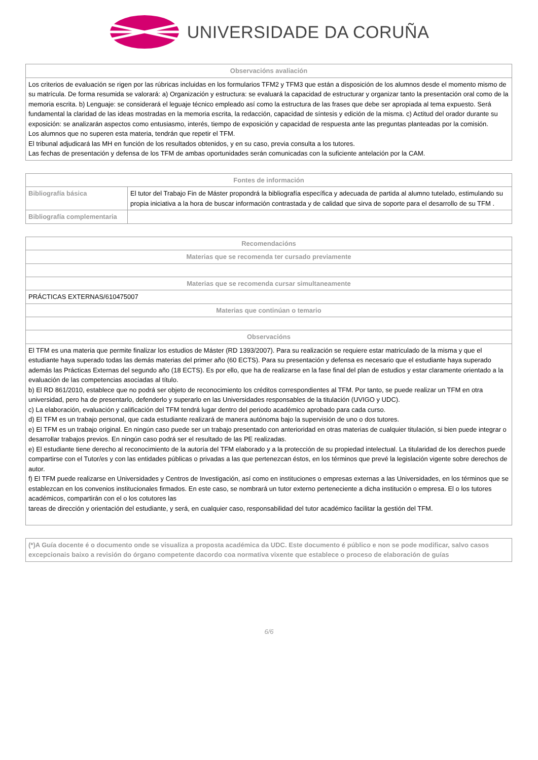UNIVERSIDADE DA CORUÑA
| Observacións avaliación |
| --- |
| Los criterios de evaluación se rigen por las rúbricas incluidas en los formularios TFM2 y TFM3 que están a disposición de los alumnos desde el momento mismo de su matrícula. De forma resumida se valorará: a) Organización y estructura: se evaluará la capacidad de estructurar y organizar tanto la presentación oral como de la memoria escrita. b) Lenguaje: se considerará el leguaje técnico empleado así como la estructura de las frases que debe ser apropiada al tema expuesto. Será fundamental la claridad de las ideas mostradas en la memoria escrita, la redacción, capacidad de síntesis y edición de la misma. c) Actitud del orador durante su exposición: se analizarán aspectos como entusiasmo, interés, tiempo de exposición y capacidad de respuesta ante las preguntas planteadas por la comisión. Los alumnos que no superen esta materia, tendrán que repetir el TFM. El tribunal adjudicará las MH en función de los resultados obtenidos, y en su caso, previa consulta a los tutores. Las fechas de presentación y defensa de los TFM de ambas oportunidades serán comunicadas con la suficiente antelación por la CAM. |
| Fontes de información | |
| --- | --- |
| Bibliografía básica | El tutor del Trabajo Fin de Máster propondrá la bibliografía específica y adecuada de partida al alumno tutelado, estimulando su propia iniciativa a la hora de buscar información contrastada y de calidad que sirva de soporte para el desarrollo de su TFM . |
| Bibliografía complementaria | |
| Recomendacións |
| --- |
| Materias que se recomenda ter cursado previamente |
| Materias que se recomenda cursar simultaneamente |
| PRÁCTICAS EXTERNAS/610475007 |
| Materias que continúan o temario |
| Observacións |
| El TFM es una materia que permite finalizar los estudios de Máster (RD 1393/2007). Para su realización se requiere estar matriculado de la misma y que el estudiante haya superado todas las demás materias del primer año (60 ECTS). Para su presentación y defensa es necesario que el estudiante haya superado además las Prácticas Externas del segundo año (18 ECTS). Es por ello, que ha de realizarse en la fase final del plan de estudios y estar claramente orientado a la evaluación de las competencias asociadas al título. b) El RD 861/2010, establece que no podrá ser objeto de reconocimiento los créditos correspondientes al TFM. Por tanto, se puede realizar un TFM en otra universidad, pero ha de presentarlo, defenderlo y superarlo en las Universidades responsables de la titulación (UVIGO y UDC). c) La elaboración, evaluación y calificación del TFM tendrá lugar dentro del periodo académico aprobado para cada curso. d) El TFM es un trabajo personal, que cada estudiante realizará de manera autónoma bajo la supervisión de uno o dos tutores. e) El TFM es un trabajo original. En ningún caso puede ser un trabajo presentado con anterioridad en otras materias de cualquier titulación, si bien puede integrar o desarrollar trabajos previos. En ningún caso podrá ser el resultado de las PE realizadas. e) El estudiante tiene derecho al reconocimiento de la autoría del TFM elaborado y a la protección de su propiedad intelectual. La titularidad de los derechos puede compartirse con el Tutor/es y con las entidades públicas o privadas a las que pertenezcan éstos, en los términos que prevé la legislación vigente sobre derechos de autor. f) El TFM puede realizarse en Universidades y Centros de Investigación, así como en instituciones o empresas externas a las Universidades, en los términos que se establezcan en los convenios institucionales firmados. En este caso, se nombrará un tutor externo perteneciente a dicha institución o empresa. El o los tutores académicos, compartirán con el o los cotutores las tareas de dirección y orientación del estudiante, y será, en cualquier caso, responsabilidad del tutor académico facilitar la gestión del TFM. |
| (*)A Guía docente é o documento onde se visualiza a proposta académica da UDC. Este documento é público e non se pode modificar, salvo casos excepcionais baixo a revisión do órgano competente dacordo coa normativa vixente que establece o proceso de elaboración de guías |
6/6